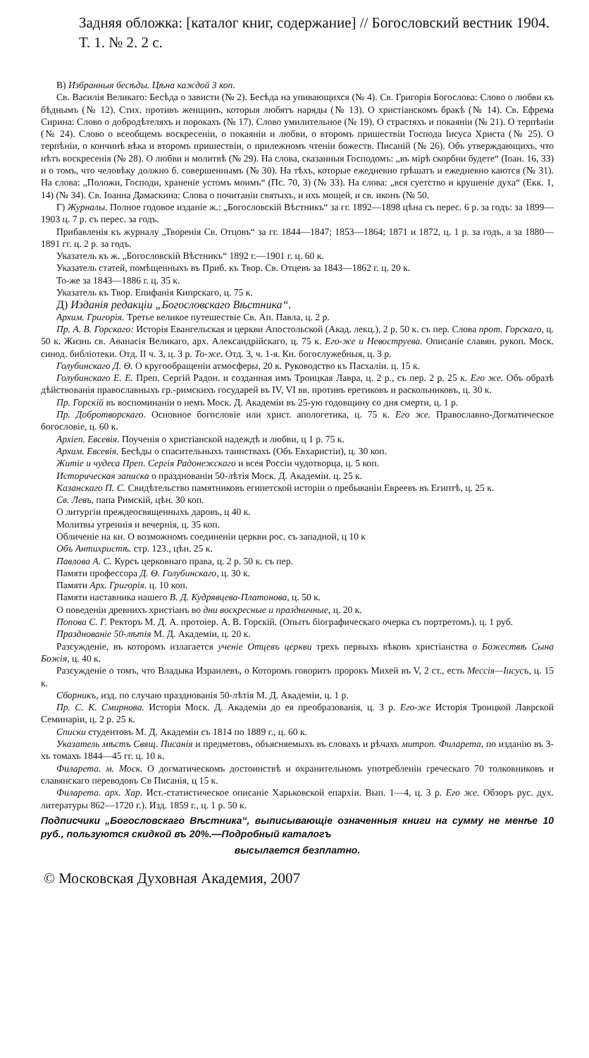Задняя обложка: [каталог книг, содержание] // Богословский вестник 1904. Т. 1. № 2. 2 с.
В) Избранныя бесѣды. Цѣна каждой 3 коп.
Св. Василія Великаго: Бесѣда о зависти (№ 2). Бесѣда на упивающихся (№ 4). Св. Григорія Богослова: Слово о любви къ бѣднымъ (№ 12). Стих. противъ женщинъ, которыя любятъ наряды (№ 13). О христіанскомъ бракѣ (№ 14). Св. Ефрема Сирина: Слово о добродѣтеляхъ и порокахъ (№ 17). Слово умилительное (№ 19). О страстяхъ и покаяніи (№ 21). О терпѣніи (№ 24). Слово о всеобщемъ воскресеніи, о покаяніи и любви, о второмъ пришествіи Господа Іисуса Христа (№ 25). О терпѣніи, о кончинѣ вѣка и второмъ пришествіи, о прилежномъ чтеніи божеств. Писаній (№ 26). Объ утверждающихъ, что нѣтъ воскресенія (№ 28). О любви и молитвѣ (№ 29). На слова, сказанныя Господомъ: „въ мірѣ скорбни будете“ (Іоан. 16, 33) и о томъ, что человѣку должно б. совершеннымъ (№ 30). На тѣхъ, которые ежедневно грѣшатъ и ежедневно каются (№ 31). На слова: „Положи, Господи, храненіе устомъ моимъ“ (Пс. 70, 3) (№ 33). На слова: „вся суетство и крушеніе духа“ (Екк. 1, 14) (№ 34). Св. Іоанна Дамаскина: Слова о почитаніи святыхъ, и ихъ мощей, и св. иконъ (№ 50.
Г) Журналы. Полное годовое изданіе ж.: „Богословскій Вѣстникъ“ за гг. 1892—1898 цѣна съ перес. 6 р. за годъ: за 1899—1903 ц. 7 р. съ перес. за годъ.
Прибавленія къ журналу „Творенія Св. Отцовъ“ за гг. 1844—1847; 1853—1864; 1871 и 1872, ц. 1 р. за годъ, а за 1880—1891 гг. ц. 2 р. за годъ.
Указатель къ ж. „Богословскій Вѣстникъ“ 1892 г.—1901 г. ц. 60 к.
Указатель статей, помѣщенныхъ въ Приб. къ Твор. Св. Отцевъ за 1843—1862 г. ц. 20 к.
То-же за 1843—1886 г. ц. 35 к.
Указатель къ Твор. Епифанія Кипрскаго, ц. 75 к.
Д) Изданія редакціи „Богословскаго Вѣстника“.
Архим. Григорія. Третье великое путешествіе Св. Ап. Павла, ц. 2 р.
Пр. А. В. Горскаго: Исторія Евангельская и церкви Апостольской (Акад. лекц.), 2 р. 50 к. съ пер. Слова прот. Горскаго, ц. 50 к. Жизнь св. Аѳанасія Великаго, арх. Александрійскаго, ц. 75 к. Его-же и Невоструева. Описаніе славян. рукоп. Моск. синод. библіотеки. Отд. II ч. 3, ц. 3 р. То-же. Отд. 3, ч. 1-я. Кн. богослужебныя, ц. 3 р.
Голубинскаго Д. Ѳ. О кругообращеніи атмосферы, 20 к. Руководство къ Пасхаліи. ц. 15 к.
Голубинскаго Е. Е. Преп. Сергій Радон. и созданная имъ Троицкая Лавра, ц. 2 р., съ пер. 2 р. 25 к. Его же. Объ образѣ дѣйствованія православныхъ гр.-римскихъ государей въ IV, VI вв. противъ еретиковъ и раскольниковъ, ц. 30 к.
Пр. Горскій въ воспоминаніи о немъ Моск. Д. Академіи въ 25-ую годовщину со дня смерти, ц. 1 р.
Пр. Добротворскаго. Основное богословіе или христ. апологетика, ц. 75 к. Его же. Православно-Догматическое богословіе, ц. 60 к.
Архіеп. Евсевія. Поученія о христіанской надеждѣ и любви, ц 1 р. 75 к.
Архим. Евсевія. Бесѣды о спасительныхъ таинствахъ (Объ Евхаристіи), ц. 30 коп.
Житіе и чудеса Преп. Сергія Радонежскаго и всея Россіи чудотворца, ц. 5 коп.
Историческая записка о празднованіи 50-лѣтія Моск. Д. Академіи. ц. 25 к.
Казанскаго П. С. Свидѣтельство памятниковъ египетской исторіи о пребываніи Евреевъ въ Египтѣ, ц. 25 к.
Св. Левъ, папа Римскій, цѣн. 30 коп.
О литургіи преждеосвященныхъ даровъ, ц 40 к.
Молитвы утреннія и вечернія, ц. 35 коп.
Обличеніе на кн. О возможномъ соединеніи церкви рос. съ западной, ц 10 к
Объ Антихристѣ. стр. 123., цѣн. 25 к.
Павлова А. С. Курсъ церковнаго права, ц. 2 р. 50 к. съ пер.
Памяти профессора Д. Ѳ. Голубинскаго, ц. 30 к.
Памяти Арх. Григорія. ц. 10 коп.
Памяти наставника нашего В. Д. Кудрявцева-Платонова, ц. 50 к.
О поведеніи древнихъ христіанъ во дни воскресные и праздничные, ц. 20 к.
Попова С. Г. Ректоръ М. Д. А. протоіер. А. В. Горскій. (Опытъ біографическаго очерка съ портретомъ). ц. 1 руб.
Празднованіе 50-лѣтія М. Д. Академіи, ц. 20 к.
Разсужденіе, въ которомъ излагается ученіе Отцевъ церкви трехъ первыхъ вѣковъ христіанства о Божествѣ Сына Божія, ц. 40 к.
Разсужденіе о томъ, что Владыка Израилевъ, о Которомъ говоритъ пророкъ Михей въ V, 2 ст., есть Мессія—Іисусъ, ц. 15 к.
Сборникъ, изд. по случаю празднованія 50-лѣтія М. Д. Академіи, ц. 1 р.
Пр. С. К. Смирнова. Исторія Моск. Д. Академіи до ея преобразованія, ц. 3 р. Его-же Исторія Троицкой Лаврской Семинаріи, ц. 2 р. 25 к.
Списки студентовъ М. Д. Академіи съ 1814 по 1889 г., ц. 60 к.
Указатель мѣстъ Свящ. Писанія и предметовъ, объясняемыхъ въ словахъ и рѣчахъ митроп. Филарета, по изданію въ 3-хъ томахъ 1844—45 гг. ц. 10 к.
Филарета. м. Моск. О догматическомъ достоинствѣ и охранительномъ употребленіи греческаго 70 толковниковъ и славянскаго переводовъ Св Писанія, ц 15 к.
Филарета. арх. Хар. Ист.-статистическое описаніе Харьковской епархіи. Вып. 1—4, ц. 3 р. Его же. Обзоръ рус. дух. литературы 862—1720 г.). Изд. 1859 г., ц. 1 р. 50 к.
Подписчики „Богословскаго Вѣстника“, выписывающіе означенныя книги на сумму не менѣе 10 руб., пользуются скидкой въ 20%.—Подробный каталогъ
высылается безплатно.
© Московская Духовная Академия, 2007